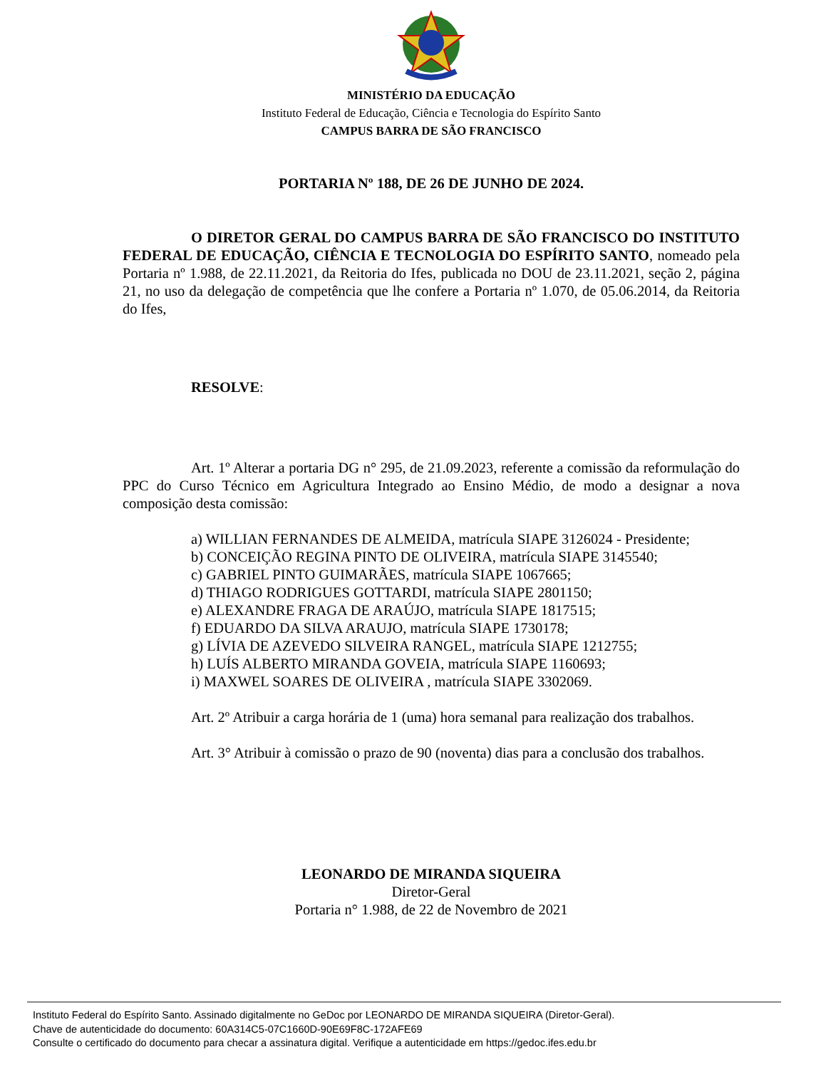MINISTÉRIO DA EDUCAÇÃO
Instituto Federal de Educação, Ciência e Tecnologia do Espírito Santo
CAMPUS BARRA DE SÃO FRANCISCO
PORTARIA Nº 188, DE 26 DE JUNHO DE 2024.
O DIRETOR GERAL DO CAMPUS BARRA DE SÃO FRANCISCO DO INSTITUTO FEDERAL DE EDUCAÇÃO, CIÊNCIA E TECNOLOGIA DO ESPÍRITO SANTO, nomeado pela Portaria nº 1.988, de 22.11.2021, da Reitoria do Ifes, publicada no DOU de 23.11.2021, seção 2, página 21, no uso da delegação de competência que lhe confere a Portaria nº 1.070, de 05.06.2014, da Reitoria do Ifes,
RESOLVE:
Art. 1º Alterar a portaria DG n° 295, de 21.09.2023, referente a comissão da reformulação do PPC do Curso Técnico em Agricultura Integrado ao Ensino Médio, de modo a designar a nova composição desta comissão:
a) WILLIAN FERNANDES DE ALMEIDA, matrícula SIAPE 3126024 - Presidente;
b) CONCEIÇÃO REGINA PINTO DE OLIVEIRA, matrícula SIAPE 3145540;
c) GABRIEL PINTO GUIMARÃES, matrícula SIAPE 1067665;
d) THIAGO RODRIGUES GOTTARDI, matrícula SIAPE 2801150;
e) ALEXANDRE FRAGA DE ARAÚJO, matrícula SIAPE 1817515;
f) EDUARDO DA SILVA ARAUJO, matrícula SIAPE 1730178;
g) LÍVIA DE AZEVEDO SILVEIRA RANGEL, matrícula SIAPE 1212755;
h) LUÍS ALBERTO MIRANDA GOVEIA, matrícula SIAPE 1160693;
i) MAXWEL SOARES DE OLIVEIRA , matrícula SIAPE 3302069.
Art. 2º Atribuir a carga horária de 1 (uma) hora semanal para realização dos trabalhos.
Art. 3° Atribuir à comissão o prazo de 90 (noventa) dias para a conclusão dos trabalhos.
LEONARDO DE MIRANDA SIQUEIRA
Diretor-Geral
Portaria n° 1.988, de 22 de Novembro de 2021
Instituto Federal do Espírito Santo. Assinado digitalmente no GeDoc por LEONARDO DE MIRANDA SIQUEIRA (Diretor-Geral).
Chave de autenticidade do documento: 60A314C5-07C1660D-90E69F8C-172AFE69
Consulte o certificado do documento para checar a assinatura digital. Verifique a autenticidade em https://gedoc.ifes.edu.br